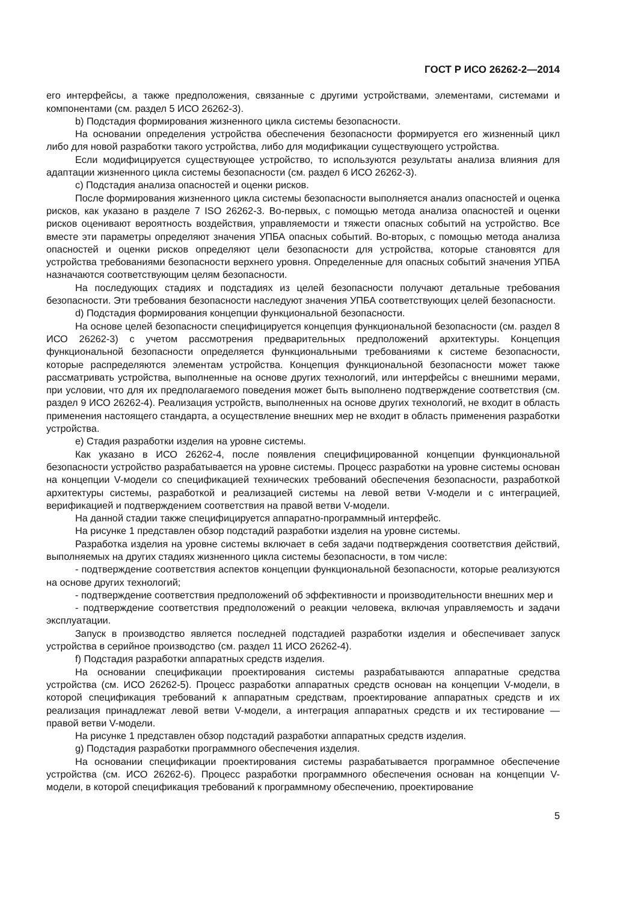ГОСТ Р ИСО 26262-2—2014
его интерфейсы, а также предположения, связанные с другими устройствами, элементами, системами и компонентами (см. раздел 5 ИСО 26262-3).
b) Подстадия формирования жизненного цикла системы безопасности.
На основании определения устройства обеспечения безопасности формируется его жизненный цикл либо для новой разработки такого устройства, либо для модификации существующего устройства.
Если модифицируется существующее устройство, то используются результаты анализа влияния для адаптации жизненного цикла системы безопасности (см. раздел 6 ИСО 26262-3).
c) Подстадия анализа опасностей и оценки рисков.
После формирования жизненного цикла системы безопасности выполняется анализ опасностей и оценка рисков, как указано в разделе 7 ISO 26262-3. Во-первых, с помощью метода анализа опасностей и оценки рисков оценивают вероятность воздействия, управляемости и тяжести опасных событий на устройство. Все вместе эти параметры определяют значения УПБА опасных событий. Во-вторых, с помощью метода анализа опасностей и оценки рисков определяют цели безопасности для устройства, которые становятся для устройства требованиями безопасности верхнего уровня. Определенные для опасных событий значения УПБА назначаются соответствующим целям безопасности.
На последующих стадиях и подстадиях из целей безопасности получают детальные требования безопасности. Эти требования безопасности наследуют значения УПБА соответствующих целей безопасности.
d) Подстадия формирования концепции функциональной безопасности.
На основе целей безопасности специфицируется концепция функциональной безопасности (см. раздел 8 ИСО 26262-3) с учетом рассмотрения предварительных предположений архитектуры. Концепция функциональной безопасности определяется функциональными требованиями к системе безопасности, которые распределяются элементам устройства. Концепция функциональной безопасности может также рассматривать устройства, выполненные на основе других технологий, или интерфейсы с внешними мерами, при условии, что для их предполагаемого поведения может быть выполнено подтверждение соответствия (см. раздел 9 ИСО 26262-4). Реализация устройств, выполненных на основе других технологий, не входит в область применения настоящего стандарта, а осуществление внешних мер не входит в область применения разработки устройства.
e) Стадия разработки изделия на уровне системы.
Как указано в ИСО 26262-4, после появления специфицированной концепции функциональной безопасности устройство разрабатывается на уровне системы. Процесс разработки на уровне системы основан на концепции V-модели со спецификацией технических требований обеспечения безопасности, разработкой архитектуры системы, разработкой и реализацией системы на левой ветви V-модели и с интеграцией, верификацией и подтверждением соответствия на правой ветви V-модели.
На данной стадии также специфицируется аппаратно-программный интерфейс.
На рисунке 1 представлен обзор подстадий разработки изделия на уровне системы.
Разработка изделия на уровне системы включает в себя задачи подтверждения соответствия действий, выполняемых на других стадиях жизненного цикла системы безопасности, в том числе:
- подтверждение соответствия аспектов концепции функциональной безопасности, которые реализуются на основе других технологий;
- подтверждение соответствия предположений об эффективности и производительности внешних мер и
- подтверждение соответствия предположений о реакции человека, включая управляемость и задачи эксплуатации.
Запуск в производство является последней подстадией разработки изделия и обеспечивает запуск устройства в серийное производство (см. раздел 11 ИСО 26262-4).
f) Подстадия разработки аппаратных средств изделия.
На основании спецификации проектирования системы разрабатываются аппаратные средства устройства (см. ИСО 26262-5). Процесс разработки аппаратных средств основан на концепции V-модели, в которой спецификация требований к аппаратным средствам, проектирование аппаратных средств и их реализация принадлежат левой ветви V-модели, а интеграция аппаратных средств и их тестирование — правой ветви V-модели.
На рисунке 1 представлен обзор подстадий разработки аппаратных средств изделия.
g) Подстадия разработки программного обеспечения изделия.
На основании спецификации проектирования системы разрабатывается программное обеспечение устройства (см. ИСО 26262-6). Процесс разработки программного обеспечения основан на концепции V-модели, в которой спецификация требований к программному обеспечению, проектирование
5